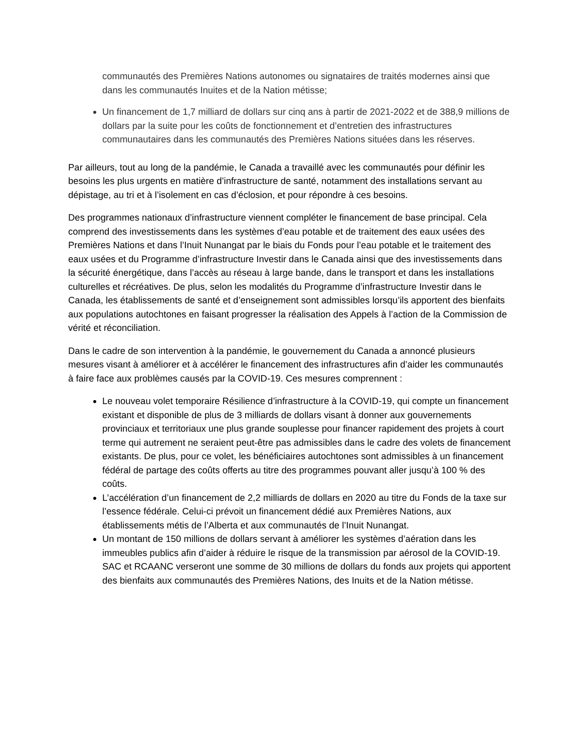communautés des Premières Nations autonomes ou signataires de traités modernes ainsi que dans les communautés Inuites et de la Nation métisse;
Un financement de 1,7 milliard de dollars sur cinq ans à partir de 2021-2022 et de 388,9 millions de dollars par la suite pour les coûts de fonctionnement et d’entretien des infrastructures communautaires dans les communautés des Premières Nations situées dans les réserves.
Par ailleurs, tout au long de la pandémie, le Canada a travaillé avec les communautés pour définir les besoins les plus urgents en matière d’infrastructure de santé, notamment des installations servant au dépistage, au tri et à l’isolement en cas d’éclosion, et pour répondre à ces besoins.
Des programmes nationaux d’infrastructure viennent compléter le financement de base principal. Cela comprend des investissements dans les systèmes d’eau potable et de traitement des eaux usées des Premières Nations et dans l’Inuit Nunangat par le biais du Fonds pour l’eau potable et le traitement des eaux usées et du Programme d’infrastructure Investir dans le Canada ainsi que des investissements dans la sécurité énergétique, dans l’accès au réseau à large bande, dans le transport et dans les installations culturelles et récréatives. De plus, selon les modalités du Programme d’infrastructure Investir dans le Canada, les établissements de santé et d’enseignement sont admissibles lorsqu’ils apportent des bienfaits aux populations autochtones en faisant progresser la réalisation des Appels à l’action de la Commission de vérité et réconciliation.
Dans le cadre de son intervention à la pandémie, le gouvernement du Canada a annoncé plusieurs mesures visant à améliorer et à accélérer le financement des infrastructures afin d’aider les communautés à faire face aux problèmes causés par la COVID-19. Ces mesures comprennent :
Le nouveau volet temporaire Résilience d’infrastructure à la COVID-19, qui compte un financement existant et disponible de plus de 3 milliards de dollars visant à donner aux gouvernements provinciaux et territoriaux une plus grande souplesse pour financer rapidement des projets à court terme qui autrement ne seraient peut-être pas admissibles dans le cadre des volets de financement existants. De plus, pour ce volet, les bénéficiaires autochtones sont admissibles à un financement fédéral de partage des coûts offerts au titre des programmes pouvant aller jusqu’à 100 % des coûts.
L’accélération d’un financement de 2,2 milliards de dollars en 2020 au titre du Fonds de la taxe sur l’essence fédérale. Celui-ci prévoit un financement dédié aux Premières Nations, aux établissements métis de l’Alberta et aux communautés de l’Inuit Nunangat.
Un montant de 150 millions de dollars servant à améliorer les systèmes d’aération dans les immeubles publics afin d’aider à réduire le risque de la transmission par aérosol de la COVID-19. SAC et RCAANC verseront une somme de 30 millions de dollars du fonds aux projets qui apportent des bienfaits aux communautés des Premières Nations, des Inuits et de la Nation métisse.